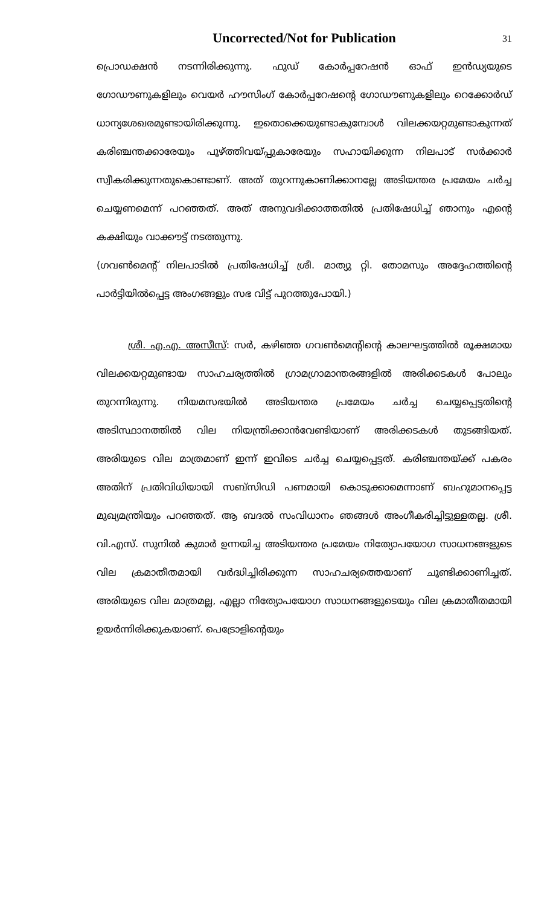31
Uncorrected/Not for Publication
പ്രൊഡക്ഷൻ നടന്നിരിക്കുന്നു. ഫുഡ് കോർപ്പറേഷൻ ഓഫ് ഇൻഡ്യയുടെ ഗോഡൗണുകളിലും വെയർ ഹൗസിംഗ് കോർപ്പറേഷന്റെ ഗോഡൗണുകളിലും റെക്കോർഡ് ധാന്യശേഖരമുണ്ടായിരിക്കുന്നു. ഇതൊക്കെയുണ്ടാകുമ്പോൾ വിലക്കയറ്റമുണ്ടാകുന്നത് കരിഞ്ചന്തക്കാരേയും പൂഴ്ത്തിവയ്പ്പുകാരേയും സഹായിക്കുന്ന നിലപാട് സർക്കാർ സ്വീകരിക്കുന്നതുകൊണ്ടാണ്. അത് തുറന്നുകാണിക്കാനല്ലേ അടിയന്തര പ്രമേയം ചർച്ച ചെയ്യണമെന്ന് പറഞ്ഞത്. അത് അനുവദിക്കാത്തതിൽ പ്രതിഷേധിച്ച് ഞാനും എന്റെ കക്ഷിയും വാക്കൗട്ട് നടത്തുന്നു.
(ഗവൺമെന്റ് നിലപാടിൽ പ്രതിഷേധിച്ച് ശ്രീ. മാത്യു റ്റി. തോമസും അദ്ദേഹത്തിന്റെ പാർട്ടിയിൽപ്പെട്ട അംഗങ്ങളും സഭ വിട്ട് പുറത്തുപോയി.)
ശ്രീ. എ.എ. അസീസ്: സർ, കഴിഞ്ഞ ഗവൺമെന്റിന്റെ കാലഘട്ടത്തിൽ രൂക്ഷമായ വിലക്കയറ്റമുണ്ടായ സാഹചര്യത്തിൽ ഗ്രാമഗ്രാമാന്തരങ്ങളിൽ അരിക്കടകൾ പോലും തുറന്നിരുന്നു. നിയമസഭയിൽ അടിയന്തര പ്രമേയം ചർച്ച ചെയ്യപ്പെട്ടതിന്റെ അടിസ്ഥാനത്തിൽ വില നിയന്ത്രിക്കാൻവേണ്ടിയാണ് അരിക്കടകൾ തുടങ്ങിയത്. അരിയുടെ വില മാത്രമാണ് ഇന്ന് ഇവിടെ ചർച്ച ചെയ്യപ്പെട്ടത്. കരിഞ്ചന്തയ്ക്ക് പകരം അതിന് പ്രതിവിധിയായി സബ്സിഡി പണമായി കൊടുക്കാമെന്നാണ് ബഹുമാനപ്പെട്ട മുഖ്യമന്ത്രിയും പറഞ്ഞത്. ആ ബദൽ സംവിധാനം ഞങ്ങൾ അംഗീകരിച്ചിട്ടുള്ളതല്ല. ശ്രീ. വി.എസ്. സുനിൽ കുമാർ ഉന്നയിച്ച അടിയന്തര പ്രമേയം നിത്യോപയോഗ സാധനങ്ങളുടെ വില ക്രമാതീതമായി വർദ്ധിച്ചിരിക്കുന്ന സാഹചര്യത്തെയാണ് ചൂണ്ടിക്കാണിച്ചത്. അരിയുടെ വില മാത്രമല്ല, എല്ലാ നിത്യോപയോഗ സാധനങ്ങളുടെയും വില ക്രമാതീതമായി ഉയർന്നിരിക്കുകയാണ്. പെട്രോളിന്റെയും